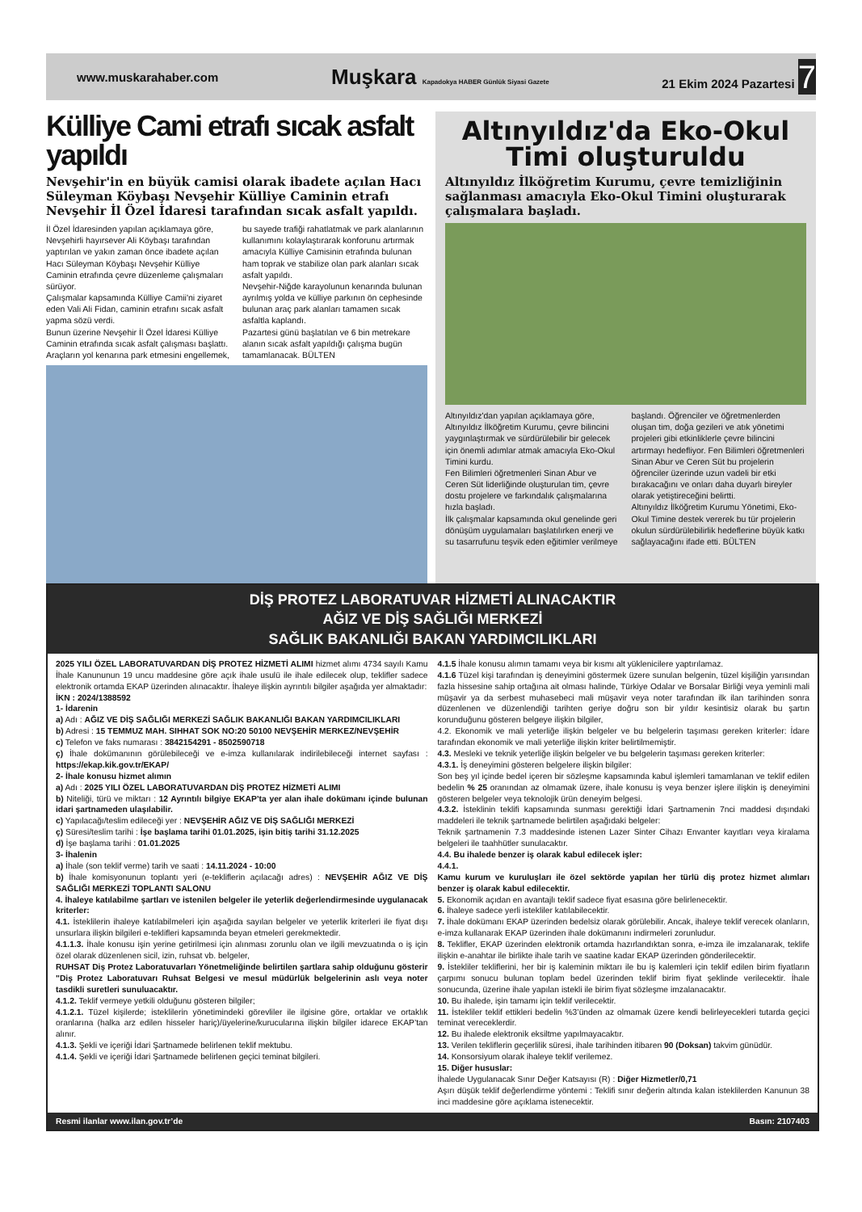www.muskarahaber.com Muşkara Kapadokya HABER Günlük Siyasi Gazete 21 Ekim 2024 Pazartesi 7
Külliye Cami etrafı sıcak asfalt yapıldı
Nevşehir'in en büyük camisi olarak ibadete açılan Hacı Süleyman Köybaşı Nevşehir Külliye Caminin etrafı Nevşehir İl Özel İdaresi tarafından sıcak asfalt yapıldı.
İl Özel İdaresinden yapılan açıklamaya göre, Nevşehirli hayırsever Ali Köybaşı tarafından yaptırılan ve yakın zaman önce ibadete açılan Hacı Süleyman Köybaşı Nevşehir Külliye Caminin etrafında çevre düzenleme çalışmaları sürüyor.
Çalışmalar kapsamında Külliye Camii'ni ziyaret eden Vali Ali Fidan, caminin etrafını sıcak asfalt yapma sözü verdi.
Bunun üzerine Nevşehir İl Özel İdaresi Külliye Caminin etrafında sıcak asfalt çalışması başlattı.
Araçların yol kenarına park etmesini engellemek, bu sayede trafiği rahatlatmak ve park alanlarının kullanımını kolaylaştırarak konforunu artırmak amacıyla Külliye Camisinin etrafında bulunan ham toprak ve stabilize olan park alanları sıcak asfalt yapıldı.
Nevşehir-Niğde karayolunun kenarında bulunan ayrılmış yolda ve külliye parkının ön cephesinde bulunan araç park alanları tamamen sıcak asfaltla kaplandı.
Pazartesi günü başlatılan ve 6 bin metrekare alanın sıcak asfalt yapıldığı çalışma bugün tamamlanacak. BÜLTEN
Altınyıldız'da Eko-Okul Timi oluşturuldu
Altınyıldız İlköğretim Kurumu, çevre temizliğinin sağlanması amacıyla Eko-Okul Timini oluşturarak çalışmalara başladı.
Altınyıldız'dan yapılan açıklamaya göre, Altınyıldız İlköğretim Kurumu, çevre bilincini yaygınlaştırmak ve sürdürülebilir bir gelecek için önemli adımlar atmak amacıyla Eko-Okul Timini kurdu.
Fen Bilimleri öğretmenleri Sinan Abur ve Ceren Süt liderliğinde oluşturulan tim, çevre dostu projelere ve farkındalık çalışmalarına hızla başladı.
İlk çalışmalar kapsamında okul genelinde geri dönüşüm uygulamaları başlatılırken enerji ve su tasarrufunu teşvik eden eğitimler verilmeye başlandı. Öğrenciler ve öğretmenlerden oluşan tim, doğa gezileri ve atık yönetimi projeleri gibi etkinliklerle çevre bilincini artırmayı hedefliyor. Fen Bilimleri öğretmenleri Sinan Abur ve Ceren Süt bu projelerin öğrenciler üzerinde uzun vadeli bir etki bırakacağını ve onları daha duyarlı bireyler olarak yetiştireceğini belirtti.
Altınyıldız İlköğretim Kurumu Yönetimi, Eko-Okul Timine destek vererek bu tür projelerin okulun sürdürülebilirlik hedeflerine büyük katkı sağlayacağını ifade etti. BÜLTEN
DİŞ PROTEZ LABORATUVAR HİZMETİ ALINACAKTIR
AĞIZ VE DİŞ SAĞLIĞI MERKEZİ
SAĞLIK BAKANLIĞI BAKAN YARDIMCILIKLARI
2025 YILI ÖZEL LABORATUVARDAN DİŞ PROTEZ HİZMETİ ALIMI hizmet alımı 4734 sayılı Kamu İhale Kanununun 19 uncu maddesine göre açık ihale usulü ile ihale edilecek olup, teklifler sadece elektronik ortamda EKAP üzerinden alınacaktır. İhaleye ilişkin ayrıntılı bilgiler aşağıda yer almaktadır:
İKN : 2024/1388592
1- İdarenin
a) Adı : AĞIZ VE DİŞ SAĞLIĞI MERKEZİ SAĞLIK BAKANLIĞI BAKAN YARDIMCILIKLARI
b) Adresi : 15 TEMMUZ MAH. SIHHAT SOK NO:20 50100 NEVŞEHİR MERKEZ/NEVŞEHİR
c) Telefon ve faks numarası : 3842154291 - 8502590718
ç) İhale dokümanının görülebileceği ve e-imza kullanılarak indirilebileceği internet sayfası : https://ekap.kik.gov.tr/EKAP/
2- İhale konusu hizmet alımın
a) Adı : 2025 YILI ÖZEL LABORATUVARDAN DİŞ PROTEZ HİZMETİ ALIMI
b) Niteliği, türü ve miktarı : 12 Ayrıntılı bilgiye EKAP’ta yer alan ihale dokümanı içinde bulunan idari şartnameden ulaşılabilir.
c) Yapılacağı/teslim edileceği yer : NEVŞEHİR AĞIZ VE DİŞ SAĞLIĞI MERKEZİ
ç) Süresi/teslim tarihi : İşe başlama tarihi 01.01.2025, işin bitiş tarihi 31.12.2025
d) İşe başlama tarihi : 01.01.2025
3- İhalenin
a) İhale (son teklif verme) tarih ve saati : 14.11.2024 - 10:00
b) İhale komisyonunun toplantı yeri (e-tekliflerin açılacağı adres) : NEVŞEHİR AĞIZ VE DİŞ SAĞLIĞI MERKEZİ TOPLANTI SALONU
4. İhaleye katılabilme şartları ve istenilen belgeler ile yeterlik değerlendirmesinde uygulanacak kriterler:
4.1. İsteklilerin ihaleye katılabilmeleri için aşağıda sayılan belgeler ve yeterlik kriterleri ile fiyat dışı unsurlara ilişkin bilgileri e-teklifleri kapsamında beyan etmeleri gerekmektedir.
4.1.1.3. İhale konusu işin yerine getirilmesi için alınması zorunlu olan ve ilgili mevzuatında o iş için özel olarak düzenlenen sicil, izin, ruhsat vb. belgeler,
RUHSAT Diş Protez Laboratuvarları Yönetmeliğinde belirtilen şartlara sahip olduğunu gösterir "Diş Protez Laboratuvarı Ruhsat Belgesi ve mesul müdürlük belgelerinin aslı veya noter tasdikli suretleri sunuluacaktır.
4.1.2. Teklif vermeye yetkili olduğunu gösteren bilgiler;
4.1.2.1. Tüzel kişilerde; isteklilerin yönetimindeki görevliler ile ilgisine göre, ortaklar ve ortaklık oranlarına (halka arz edilen hisseler hariç)/üyelerine/kurucularına ilişkin bilgiler idarece EKAP’tan alınır.
4.1.3. Şekli ve içeriği İdari Şartnamede belirlenen teklif mektubu.
4.1.4. Şekli ve içeriği İdari Şartnamede belirlenen geçici teminat bilgileri.
4.1.5 İhale konusu alımın tamamı veya bir kısmı alt yüklenicilere yaptırılamaz.
4.1.6 Tüzel kişi tarafından iş deneyimini göstermek üzere sunulan belgenin, tüzel kişiliğin yarısından fazla hissesine sahip ortağına ait olması halinde, Türkiye Odalar ve Borsalar Birliği veya yeminli mali müşavir ya da serbest muhasebeci mali müşavir veya noter tarafından ilk ilan tarihinden sonra düzenlenen ve düzenlendiği tarihten geriye doğru son bir yıldır kesintisiz olarak bu şartın korunduğunu gösteren belgeye ilişkin bilgiler,
4.2. Ekonomik ve mali yeterliğe ilişkin belgeler ve bu belgelerin taşıması gereken kriterler: İdare tarafından ekonomik ve mali yeterliğe ilişkin kriter belirtilmemiştir.
4.3. Mesleki ve teknik yeterliğe ilişkin belgeler ve bu belgelerin taşıması gereken kriterler:
4.3.1. İş deneyimini gösteren belgelere ilişkin bilgiler:
Son beş yıl içinde bedel içeren bir sözleşme kapsamında kabul işlemleri tamamlanan ve teklif edilen bedelin % 25 oranından az olmamak üzere, ihale konusu iş veya benzer işlere ilişkin iş deneyimini gösteren belgeler veya teknolojik ürün deneyim belgesi.
4.3.2. İsteklinin teklifi kapsamında sunması gerektiği İdari Şartnamenin 7nci maddesi dışındaki maddeleri ile teknik şartnamede belirtilen aşağıdaki belgeler:
Teknik şartnamenin 7.3 maddesinde istenen Lazer Sinter Cihazı Envanter kayıtları veya kiralama belgeleri ile taahhütler sunulacaktır.
4.4. Bu ihalede benzer iş olarak kabul edilecek işler:
4.4.1.
Kamu kurum ve kuruluşları ile özel sektörde yapılan her türlü diş protez hizmet alımları benzer iş olarak kabul edilecektir.
5. Ekonomik açıdan en avantajlı teklif sadece fiyat esasına göre belirlenecektir.
6. İhaleye sadece yerli istekliler katılabilecektir.
7. İhale dokümanı EKAP üzerinden bedelsiz olarak görülebilir. Ancak, ihaleye teklif verecek olanların, e-imza kullanarak EKAP üzerinden ihale dokümanını indirmeleri zorunludur.
8. Teklifler, EKAP üzerinden elektronik ortamda hazırlandıktan sonra, e-imza ile imzalanarak, teklife ilişkin e-anahtar ile birlikte ihale tarih ve saatine kadar EKAP üzerinden gönderilecektir.
9. İstekliler tekliflerini, her bir iş kaleminin miktarı ile bu iş kalemleri için teklif edilen birim fiyatların çarpımı sonucu bulunan toplam bedel üzerinden teklif birim fiyat şeklinde verilecektir. İhale sonucunda, üzerine ihale yapılan istekli ile birim fiyat sözleşme imzalanacaktır.
10. Bu ihalede, işin tamamı için teklif verilecektir.
11. İstekliler teklif ettikleri bedelin %3’ünden az olmamak üzere kendi belirleyecekleri tutarda geçici teminat vereceklerdir.
12. Bu ihalede elektronik eksiltme yapılmayacaktır.
13. Verilen tekliflerin geçerlilik süresi, ihale tarihinden itibaren 90 (Doksan) takvim günüdür.
14. Konsorsiyum olarak ihaleye teklif verilemez.
15. Diğer hususlar:
İhalede Uygulanacak Sınır Değer Katsayısı (R) : Diğer Hizmetler/0,71
Aşırı düşük teklif değerlendirme yöntemi : Teklifi sınır değerin altında kalan isteklilerden Kanunun 38 inci maddesine göre açıklama istenecektir.
Resmi ilanlar www.ilan.gov.tr’de Basın: 2107403